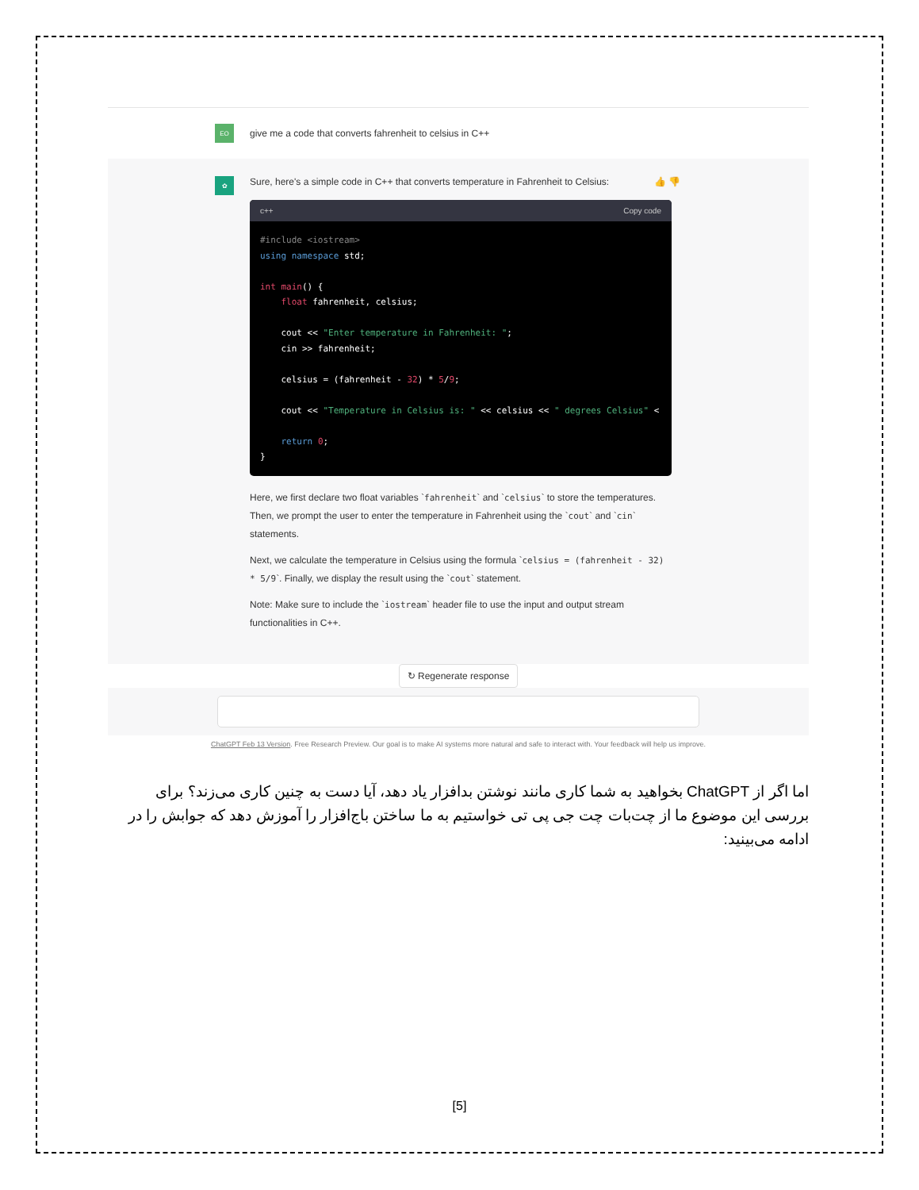EO
give me a code that converts fahrenheit to celsius in C++
✿
Sure, here's a simple code in C++ that converts temperature in Fahrenheit to Celsius: 👍 👎
c++ Copy code
#include <iostream>
using namespace std;

int main() {
    float fahrenheit, celsius;

    cout << "Enter temperature in Fahrenheit: ";
    cin >> fahrenheit;

    celsius = (fahrenheit - 32) * 5/9;

    cout << "Temperature in Celsius is: " << celsius << " degrees Celsius" <
        
    return 0;
}
Here, we first declare two float variables `fahrenheit` and `celsius` to store the temperatures. Then, we prompt the user to enter the temperature in Fahrenheit using the `cout` and `cin` statements.
Next, we calculate the temperature in Celsius using the formula `celsius = (fahrenheit - 32) * 5/9`. Finally, we display the result using the `cout` statement.
Note: Make sure to include the `iostream` header file to use the input and output stream functionalities in C++.
↻ Regenerate response
ChatGPT Feb 13 Version. Free Research Preview. Our goal is to make AI systems more natural and safe to interact with. Your feedback will help us improve.
اما اگر از ChatGPT بخواهید به شما کاری مانند نوشتن بدافزار یاد دهد، آیا دست به چنین کاری می‌زند؟ برای بررسی این موضوع ما از چت‌بات چت جی پی تی خواستیم به ما ساختن باج‌افزار را آموزش دهد که جوابش را در ادامه می‌بینید:
[5]